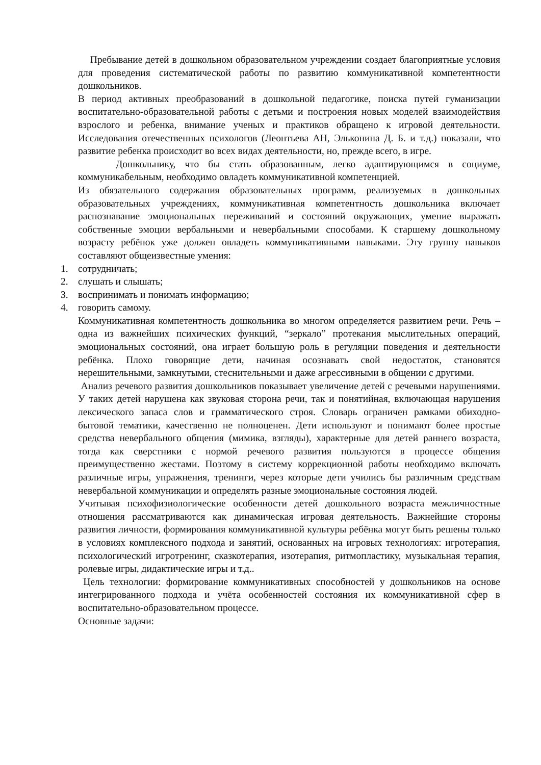Пребывание детей в дошкольном образовательном учреждении создает благоприятные условия для проведения систематической работы по развитию коммуникативной компетентности дошкольников.
В период активных преобразований в дошкольной педагогике, поиска путей гуманизации воспитательно-образовательной работы с детьми и построения новых моделей взаимодействия взрослого и ребенка, внимание ученых и практиков обращено к игровой деятельности. Исследования отечественных психологов (Леонтьева АН, Эльконина Д. Б. и т.д.) показали, что развитие ребенка происходит во всех видах деятельности, но, прежде всего, в игре.
Дошкольнику, что бы стать образованным, легко адаптирующимся в социуме, коммуникабельным, необходимо овладеть коммуникативной компетенцией.
Из обязательного содержания образовательных программ, реализуемых в дошкольных образовательных учреждениях, коммуникативная компетентность дошкольника включает распознавание эмоциональных переживаний и состояний окружающих, умение выражать собственные эмоции вербальными и невербальными способами. К старшему дошкольному возрасту ребёнок уже должен овладеть коммуникативными навыками. Эту группу навыков составляют общеизвестные умения:
1. сотрудничать;
2. слушать и слышать;
3. воспринимать и понимать информацию;
4. говорить самому.
Коммуникативная компетентность дошкольника во многом определяется развитием речи. Речь – одна из важнейших психических функций, “зеркало” протекания мыслительных операций, эмоциональных состояний, она играет большую роль в регуляции поведения и деятельности ребёнка. Плохо говорящие дети, начиная осознавать свой недостаток, становятся нерешительными, замкнутыми, стеснительными и даже агрессивными в общении с другими.
Анализ речевого развития дошкольников показывает увеличение детей с речевыми нарушениями. У таких детей нарушена как звуковая сторона речи, так и понятийная, включающая нарушения лексического запаса слов и грамматического строя. Словарь ограничен рамками обиходно- бытовой тематики, качественно не полноценен. Дети используют и понимают более простые средства невербального общения (мимика, взгляды), характерные для детей раннего возраста, тогда как сверстники с нормой речевого развития пользуются в процессе общения преимущественно жестами. Поэтому в систему коррекционной работы необходимо включать различные игры, упражнения, тренинги, через которые дети учились бы различным средствам невербальной коммуникации и определять разные эмоциональные состояния людей.
Учитывая психофизиологические особенности детей дошкольного возраста межличностные отношения рассматриваются как динамическая игровая деятельность. Важнейшие стороны развития личности, формирования коммуникативной культуры ребёнка могут быть решены только в условиях комплексного подхода и занятий, основанных на игровых технологиях: игротерапия, психологический игротренинг, сказкотерапия, изотерапия, ритмопластику, музыкальная терапия, ролевые игры, дидактические игры и т.д..
Цель технологии: формирование коммуникативных способностей у дошкольников на основе интегрированного подхода и учёта особенностей состояния их коммуникативной сфер в воспитательно-образовательном процессе.
Основные задачи: